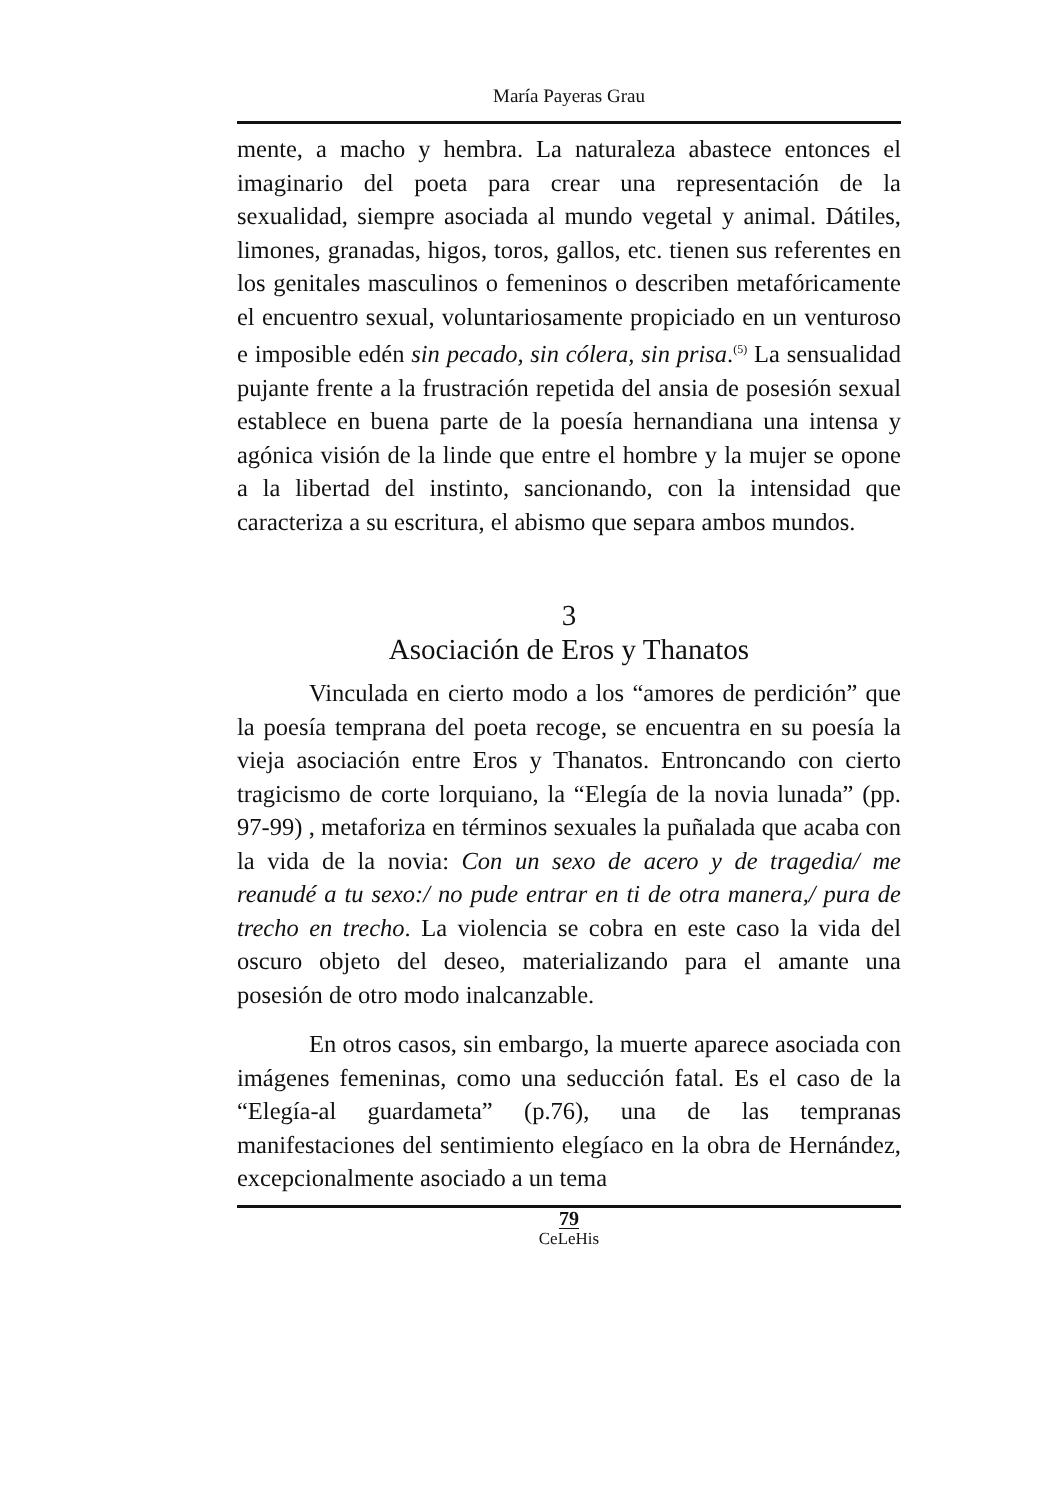María Payeras Grau
mente, a macho y hembra. La naturaleza abastece entonces el imaginario del poeta para crear una representación de la sexualidad, siempre asociada al mundo vegetal y animal. Dátiles, limones, granadas, higos, toros, gallos, etc. tienen sus referentes en los genitales masculinos o femeninos o describen metafóricamente el encuentro sexual, voluntariosamente propiciado en un venturoso e imposible edén sin pecado, sin cólera, sin prisa.<sup>(5)</sup> La sensualidad pujante frente a la frustración repetida del ansia de posesión sexual establece en buena parte de la poesía hernandiana una intensa y agónica visión de la linde que entre el hombre y la mujer se opone a la libertad del instinto, sancionando, con la intensidad que caracteriza a su escritura, el abismo que separa ambos mundos.
3
Asociación de Eros y Thanatos
Vinculada en cierto modo a los “amores de perdición” que la poesía temprana del poeta recoge, se encuentra en su poesía la vieja asociación entre Eros y Thanatos. Entroncando con cierto tragicismo de corte lorquiano, la “Elegía de la novia lunada” (pp. 97-99) , metaforiza en términos sexuales la puñalada que acaba con la vida de la novia: Con un sexo de acero y de tragedia/ me reanudé a tu sexo:/ no pude entrar en ti de otra manera,/ pura de trecho en trecho. La violencia se cobra en este caso la vida del oscuro objeto del deseo, materializando para el amante una posesión de otro modo inalcanzable.
En otros casos, sin embargo, la muerte aparece asociada con imágenes femeninas, como una seducción fatal. Es el caso de la “Elegía-al guardameta” (p.76), una de las tempranas manifestaciones del sentimiento elegíaco en la obra de Hernández, excepcionalmente asociado a un tema
79
CeLeHis